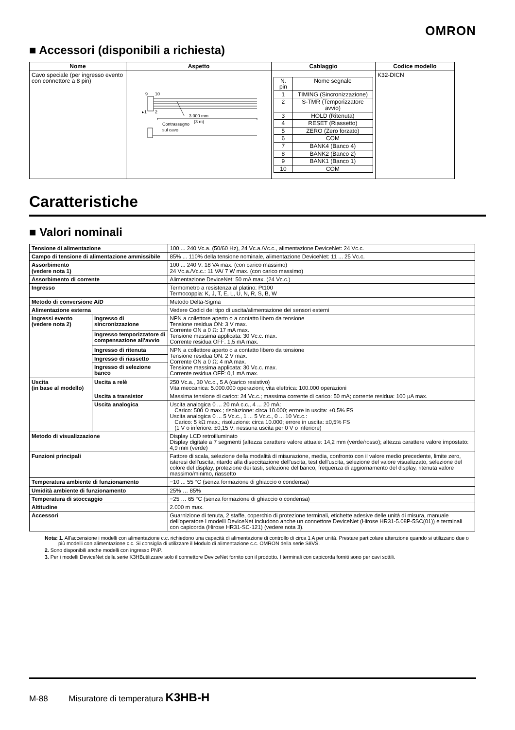OMRON
■ Accessori (disponibili a richiesta)
| Nome | Aspetto | Cablaggio | Codice modello |
| --- | --- | --- | --- |
| Cavo speciale (per ingresso evento con connettore a 8 pin) | 9 10 ▸1 2 3.000 mm (3 m) Contrassegno sul cavo | / N. pin / Nome segnale / / 1 / TIMING (Sincronizzazione) / / 2 / S-TMR (Temporizzatore avvio) / / 3 / HOLD (Ritenuta) / / 4 / RESET (Riassetto) / / 5 / ZERO (Zero forzato) / / 6 / COM / / 7 / BANK4 (Banco 4) / / 8 / BANK2 (Banco 2) / / 9 / BANK1 (Banco 1) / / 10 / COM / | K32-DICN |
Caratteristiche
■ Valori nominali
| Tensione di alimentazione | | 100 ... 240 Vc.a. (50/60 Hz), 24 Vc.a./Vc.c., alimentazione DeviceNet: 24 Vc.c. |
| Campo di tensione di alimentazione ammissibile | | 85% ... 110% della tensione nominale, alimentazione DeviceNet: 11 ... 25 Vc.c. |
| Assorbimento (vedere nota 1) | | 100 ... 240 V: 18 VA max. (con carico massimo) 24 Vc.a./Vc.c.: 11 VA/ 7 W max. (con carico massimo) |
| Assorbimento di corrente | | Alimentazione DeviceNet: 50 mA max. (24 Vc.c.) |
| Ingresso | | Termometro a resistenza al platino: Pt100 Termocoppia: K, J, T, E, L, U, N, R, S, B, W |
| Metodo di conversione A/D | | Metodo Delta-Sigma |
| Alimentazione esterna | | Vedere Codici del tipo di uscita/alimentazione dei sensori esterni |
| Ingressi evento (vedere nota 2) | Ingresso di sincronizzazione | NPN a collettore aperto o a contatto libero da tensione Tensione residua ON: 3 V max. Corrente ON a 0 Ω: 17 mA max. Tensione massima applicata: 30 Vc.c. max. Corrente residua OFF: 1,5 mA max. |
| | Ingresso temporizzatore di compensazione all'avvio | |
| | Ingresso di ritenuta | NPN a collettore aperto o a contatto libero da tensione Tensione residua ON: 2 V max. Corrente ON a 0 Ω: 4 mA max. Tensione massima applicata: 30 Vc.c. max. Corrente residua OFF: 0,1 mA max. |
| | Ingresso di riassetto | |
| | Ingresso di selezione banco | |
| Uscita (in base al modello) | Uscita a relè | 250 Vc.a., 30 Vc.c., 5 A (carico resistivo) Vita meccanica: 5.000.000 operazioni; vita elettrica: 100.000 operazioni |
| | Uscita a transistor | Massima tensione di carico: 24 Vc.c.; massima corrente di carico: 50 mA; corrente residua: 100 μA max. |
| | Uscita analogica | Uscita analogica 0 ... 20 mA c.c., 4 ... 20 mA: Carico: 500 Ω max.; risoluzione: circa 10.000; errore in uscita: ±0,5% FS Uscita analogica 0 ... 5 Vc.c., 1 ... 5 Vc.c., 0 ... 10 Vc.c.: Carico: 5 kΩ max.; risoluzione: circa 10.000; errore in uscita: ±0,5% FS (1 V o inferiore: ±0,15 V; nessuna uscita per 0 V o inferiore) |
| Metodo di visualizzazione | | Display LCD retroilluminato Display digitale a 7 segmenti (altezza carattere valore attuale: 14,2 mm (verde/rosso); altezza carattere valore impostato: 4,9 mm (verde) |
| Funzioni principali | | Fattore di scala, selezione della modalità di misurazione, media, confronto con il valore medio precedente, limite zero, isteresi dell'uscita, ritardo alla diseccitazione dell'uscita, test dell'uscita, selezione del valore visualizzato, selezione del colore del display, protezione dei tasti, selezione del banco, frequenza di aggiornamento del display, ritenuta valore massimo/minimo, riassetto |
| Temperatura ambiente di funzionamento | | −10 ... 55 °C (senza formazione di ghiaccio o condensa) |
| Umidità ambiente di funzionamento | | 25% … 85% |
| Temperatura di stoccaggio | | −25 … 65 °C (senza formazione di ghiaccio o condensa) |
| Altitudine | | 2.000 m max. |
| Accessori | | Guarnizione di tenuta, 2 staffe, coperchio di protezione terminali, etichette adesive delle unità di misura, manuale dell'operatore I modelli DeviceNet includono anche un connettore DeviceNet (Hirose HR31-5.08P-5SC(01)) e terminali con capicorda (Hirose HR31-SC-121) (vedere nota 3). |
Nota: 1. All'accensione i modelli con alimentazione c.c. richiedono una capacità di alimentazione di controllo di circa 1 A per unità. Prestare particolare attenzione quando si utilizzano due o più modelli con alimentazione c.c. Si consiglia di utilizzare il Modulo di alimentazione c.c. OMRON della serie S8VS.
2. Sono disponibili anche modelli con ingresso PNP.
3. Per i modelli DeviceNet della serie K3HButilizzare solo il connettore DeviceNet fornito con il prodotto. I terminali con capicorda forniti sono per cavi sottili.
M-88 Misuratore di temperatura K3HB-H